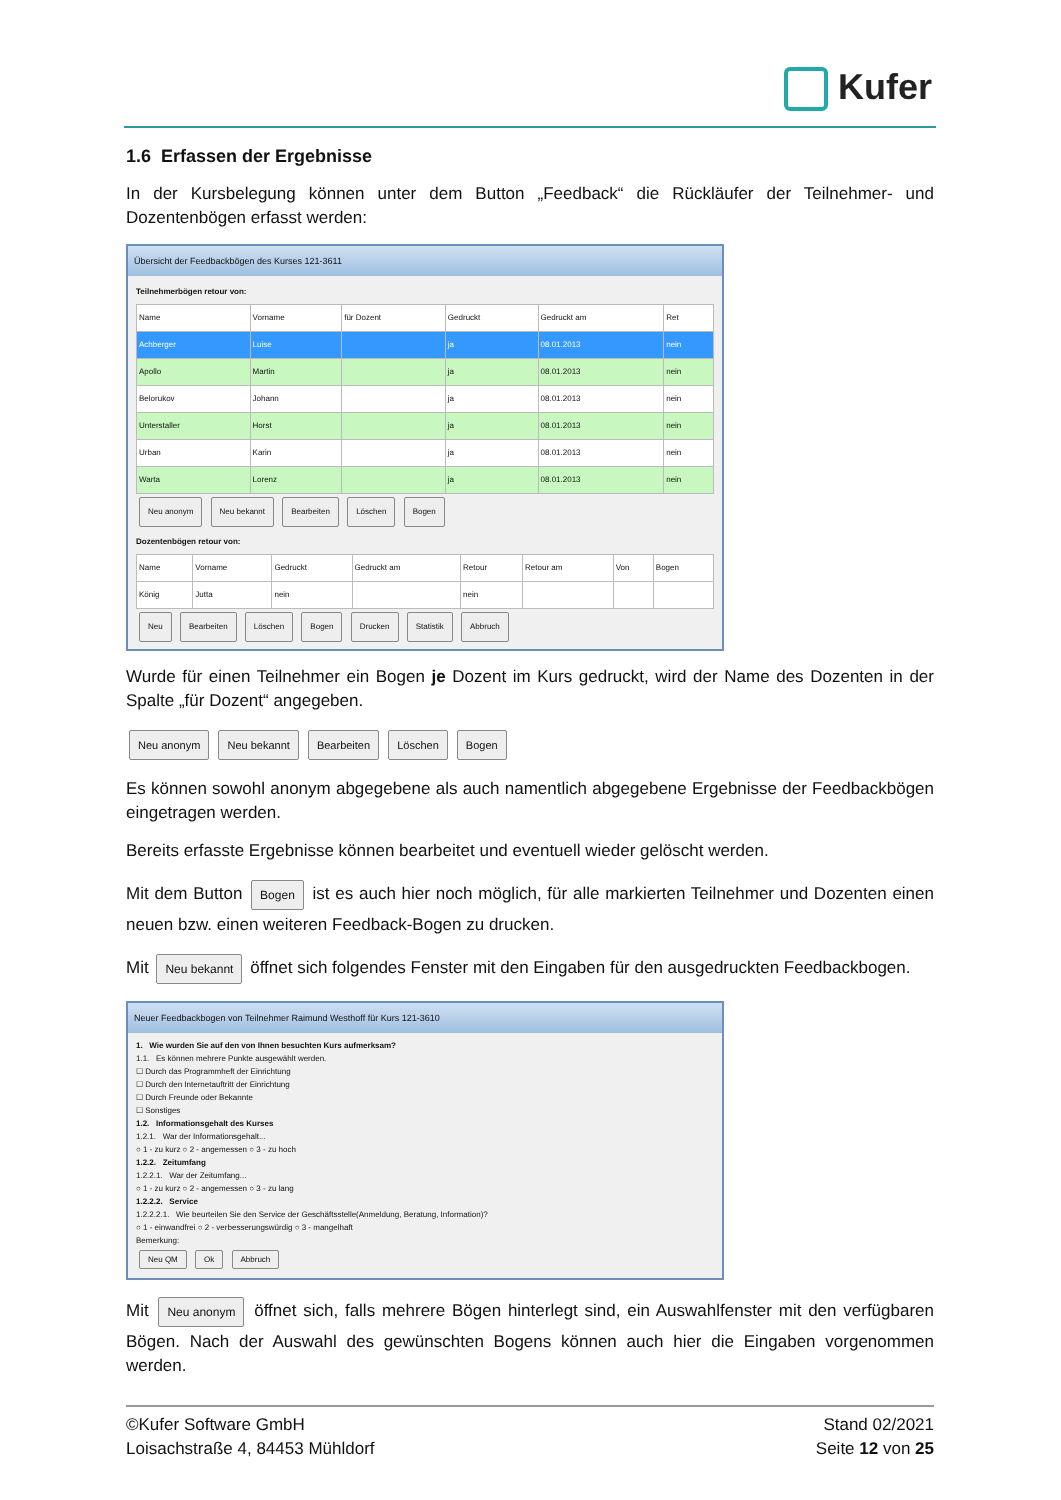Kufer
1.6 Erfassen der Ergebnisse
In der Kursbelegung können unter dem Button „Feedback“ die Rückläufer der Teilnehmer- und Dozentenbögen erfasst werden:
Übersicht der Feedbackbögen des Kurses 121-3611
Teilnehmerbögen retour von:
| Name | Vorname | für Dozent | Gedruckt | Gedruckt am | Ret |
| --- | --- | --- | --- | --- | --- |
| Achberger | Luise | | ja | 08.01.2013 | nein |
| Apollo | Martin | | ja | 08.01.2013 | nein |
| Belorukov | Johann | | ja | 08.01.2013 | nein |
| Unterstaller | Horst | | ja | 08.01.2013 | nein |
| Urban | Karin | | ja | 08.01.2013 | nein |
| Warta | Lorenz | | ja | 08.01.2013 | nein |
Neu anonym Neu bekannt Bearbeiten Löschen Bogen
Dozentenbögen retour von:
| Name | Vorname | Gedruckt | Gedruckt am | Retour | Retour am | Von | Bogen |
| --- | --- | --- | --- | --- | --- | --- | --- |
| König | Jutta | nein | | nein | | | |
Neu Bearbeiten Löschen Bogen Drucken Statistik Abbruch
Wurde für einen Teilnehmer ein Bogen je Dozent im Kurs gedruckt, wird der Name des Dozenten in der Spalte „für Dozent“ angegeben.
Neu anonym Neu bekannt Bearbeiten Löschen Bogen
Es können sowohl anonym abgegebene als auch namentlich abgegebene Ergebnisse der Feedbackbögen eingetragen werden.
Bereits erfasste Ergebnisse können bearbeitet und eventuell wieder gelöscht werden.
Mit dem Button Bogen ist es auch hier noch möglich, für alle markierten Teilnehmer und Dozenten einen neuen bzw. einen weiteren Feedback-Bogen zu drucken.
Mit Neu bekannt öffnet sich folgendes Fenster mit den Eingaben für den ausgedruckten Feedbackbogen.
Neuer Feedbackbogen von Teilnehmer Raimund Westhoff für Kurs 121-3610
1. Wie wurden Sie auf den von Ihnen besuchten Kurs aufmerksam?
1.1. Es können mehrere Punkte ausgewählt werden.
☐ Durch das Programmheft der Einrichtung
☐ Durch den Internetauftritt der Einrichtung
☐ Durch Freunde oder Bekannte
☐ Sonstiges
1.2. Informationsgehalt des Kurses
1.2.1. War der Informationsgehalt...
○ 1 - zu kurz ○ 2 - angemessen ○ 3 - zu hoch
1.2.2. Zeitumfang
1.2.2.1. War der Zeitumfang...
○ 1 - zu kurz ○ 2 - angemessen ○ 3 - zu lang
1.2.2.2. Service
1.2.2.2.1. Wie beurteilen Sie den Service der Geschäftsstelle(Anmeldung, Beratung, Information)?
○ 1 - einwandfrei ○ 2 - verbesserungswürdig ○ 3 - mangelhaft
Bemerkung:
Neu QM Ok Abbruch
Mit Neu anonym öffnet sich, falls mehrere Bögen hinterlegt sind, ein Auswahlfenster mit den verfügbaren Bögen. Nach der Auswahl des gewünschten Bogens können auch hier die Eingaben vorgenommen werden.
©Kufer Software GmbH
Loisachstraße 4, 84453 Mühldorf
Stand 02/2021
Seite 12 von 25